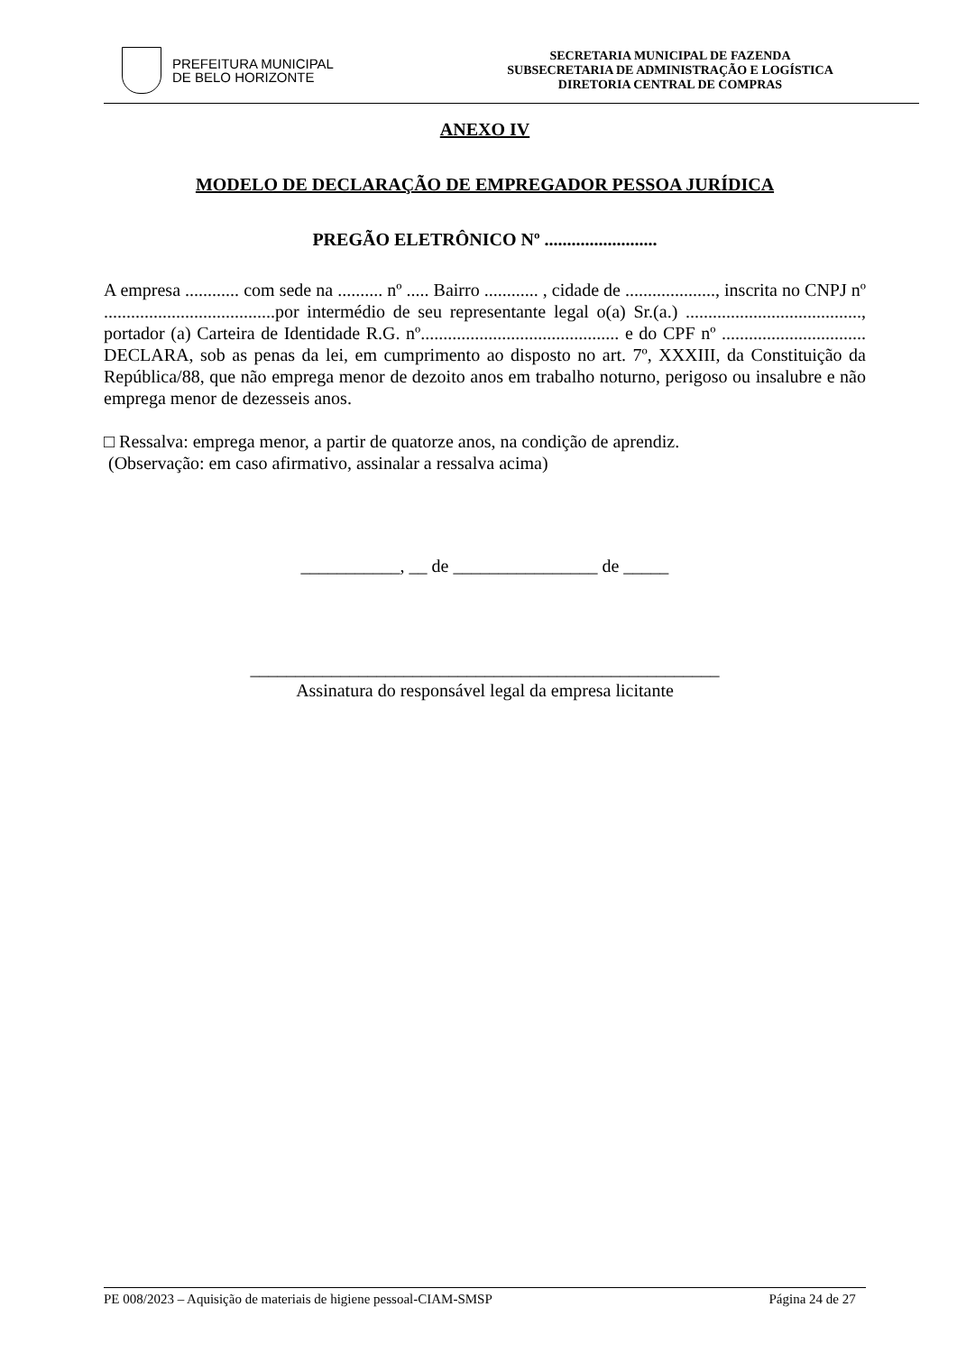PREFEITURA MUNICIPAL
DE BELO HORIZONTE
SECRETARIA MUNICIPAL DE FAZENDA
SUBSECRETARIA DE ADMINISTRAÇÃO E LOGÍSTICA
DIRETORIA CENTRAL DE COMPRAS
ANEXO IV
MODELO DE DECLARAÇÃO DE EMPREGADOR PESSOA JURÍDICA
PREGÃO ELETRÔNICO Nº .........................
A empresa ............ com sede na .......... nº ..... Bairro ............ , cidade de ...................., inscrita no CNPJ nº ......................................por intermédio de seu representante legal o(a) Sr.(a.) ......................................., portador (a) Carteira de Identidade R.G. nº............................................ e do CPF nº ................................ DECLARA, sob as penas da lei, em cumprimento ao disposto no art. 7º, XXXIII, da Constituição da República/88, que não emprega menor de dezoito anos em trabalho noturno, perigoso ou insalubre e não emprega menor de dezesseis anos.
□ Ressalva: emprega menor, a partir de quatorze anos, na condição de aprendiz.
(Observação: em caso afirmativo, assinalar a ressalva acima)
___________, __ de ________________ de _____
____________________________________________________
Assinatura do responsável legal da empresa licitante
PE 008/2023 – Aquisição de materiais de higiene pessoal-CIAM-SMSP Página 24 de 27